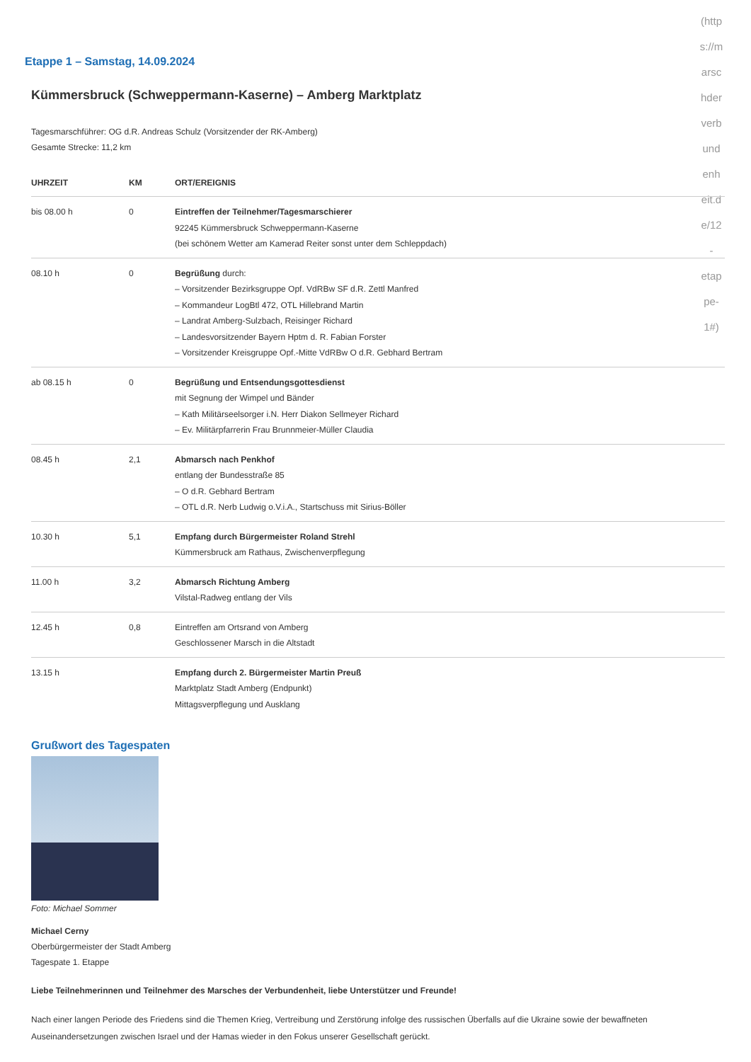(http
s://m
arsc
hder
verb
und
enh
eit.d
e/12
-
etap
pe-
1#)
Etappe 1 – Samstag, 14.09.2024
Kümmersbruck (Schweppermann-Kaserne) – Amberg Marktplatz
Tagesmarschführer: OG d.R. Andreas Schulz (Vorsitzender der RK-Amberg)
Gesamte Strecke: 11,2 km
| UHRZEIT | KM | ORT/EREIGNIS |
| --- | --- | --- |
| bis 08.00 h | 0 | Eintreffen der Teilnehmer/Tagesmarschierer 92245 Kümmersbruck Schweppermann-Kaserne (bei schönem Wetter am Kamerad Reiter sonst unter dem Schleppdach) |
| 08.10 h | 0 | Begrüßung durch: – Vorsitzender Bezirksgruppe Opf. VdRBw SF d.R. Zettl Manfred – Kommandeur LogBtl 472, OTL Hillebrand Martin – Landrat Amberg-Sulzbach, Reisinger Richard – Landesvorsitzender Bayern Hptm d. R. Fabian Forster – Vorsitzender Kreisgruppe Opf.-Mitte VdRBw O d.R. Gebhard Bertram |
| ab 08.15 h | 0 | Begrüßung und Entsendungsgottesdienst mit Segnung der Wimpel und Bänder – Kath Militärseelsorger i.N. Herr Diakon Sellmeyer Richard – Ev. Militärpfarrerin Frau Brunnmeier-Müller Claudia |
| 08.45 h | 2,1 | Abmarsch nach Penkhof entlang der Bundesstraße 85 – O d.R. Gebhard Bertram – OTL d.R. Nerb Ludwig o.V.i.A., Startschuss mit Sirius-Böller |
| 10.30 h | 5,1 | Empfang durch Bürgermeister Roland Strehl Kümmersbruck am Rathaus, Zwischenverpflegung |
| 11.00 h | 3,2 | Abmarsch Richtung Amberg Vilstal-Radweg entlang der Vils |
| 12.45 h | 0,8 | Eintreffen am Ortsrand von Amberg Geschlossener Marsch in die Altstadt |
| 13.15 h | | Empfang durch 2. Bürgermeister Martin Preuß Marktplatz Stadt Amberg (Endpunkt) Mittagsverpflegung und Ausklang |
Grußwort des Tagespaten
Foto: Michael Sommer
Michael Cerny
Oberbürgermeister der Stadt Amberg
Tagespate 1. Etappe
Liebe Teilnehmerinnen und Teilnehmer des Marsches der Verbundenheit, liebe Unterstützer und Freunde!
Nach einer langen Periode des Friedens sind die Themen Krieg, Vertreibung und Zerstörung infolge des russischen Überfalls auf die Ukraine sowie der bewaffneten Auseinandersetzungen zwischen Israel und der Hamas wieder in den Fokus unserer Gesellschaft gerückt.